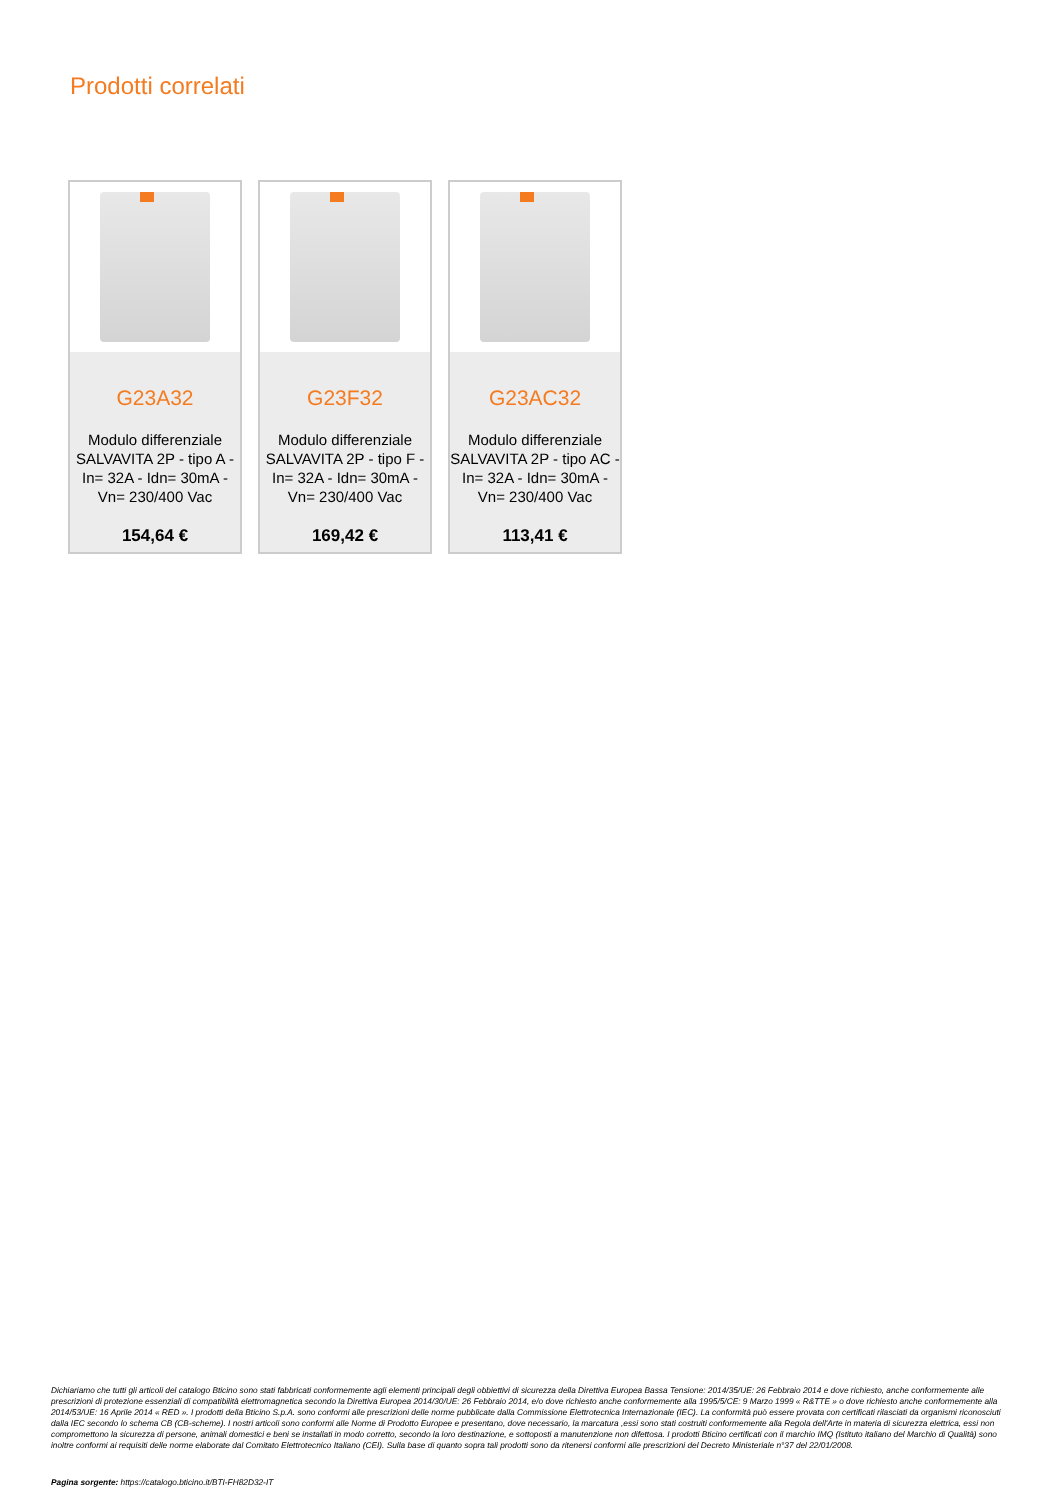Prodotti correlati
G23A32
Modulo differenziale SALVAVITA 2P - tipo A - In= 32A - Idn= 30mA - Vn= 230/400 Vac
154,64 €
G23F32
Modulo differenziale SALVAVITA 2P - tipo F - In= 32A - Idn= 30mA - Vn= 230/400 Vac
169,42 €
G23AC32
Modulo differenziale SALVAVITA 2P - tipo AC - In= 32A - Idn= 30mA - Vn= 230/400 Vac
113,41 €
Dichiariamo che tutti gli articoli del catalogo Bticino sono stati fabbricati conformemente agli elementi principali degli obbiettivi di sicurezza della Direttiva Europea Bassa Tensione: 2014/35/UE: 26 Febbraio 2014 e dove richiesto, anche conformemente alle prescrizioni di protezione essenziali di compatibilità elettromagnetica secondo la Direttiva Europea 2014/30/UE: 26 Febbraio 2014, e/o dove richiesto anche conformemente alla 1995/5/CE: 9 Marzo 1999 « R&TTE » o dove richiesto anche conformemente alla 2014/53/UE: 16 Aprile 2014 « RED ». I prodotti della Bticino S.p.A. sono conformi alle prescrizioni delle norme pubblicate dalla Commissione Elettrotecnica Internazionale (IEC). La conformità può essere provata con certificati rilasciati da organismi riconosciuti dalla IEC secondo lo schema CB (CB-scheme). I nostri articoli sono conformi alle Norme di Prodotto Europee e presentano, dove necessario, la marcatura ,essi sono stati costruiti conformemente alla Regola dell'Arte in materia di sicurezza elettrica, essi non compromettono la sicurezza di persone, animali domestici e beni se installati in modo corretto, secondo la loro destinazione, e sottoposti a manutenzione non difettosa. I prodotti Bticino certificati con il marchio IMQ (Istituto italiano del Marchio di Qualità) sono inoltre conformi ai requisiti delle norme elaborate dal Comitato Elettrotecnico Italiano (CEI). Sulla base di quanto sopra tali prodotti sono da ritenersi conformi alle prescrizioni del Decreto Ministeriale n°37 del 22/01/2008.
Pagina sorgente: https://catalogo.bticino.it/BTI-FH82D32-IT